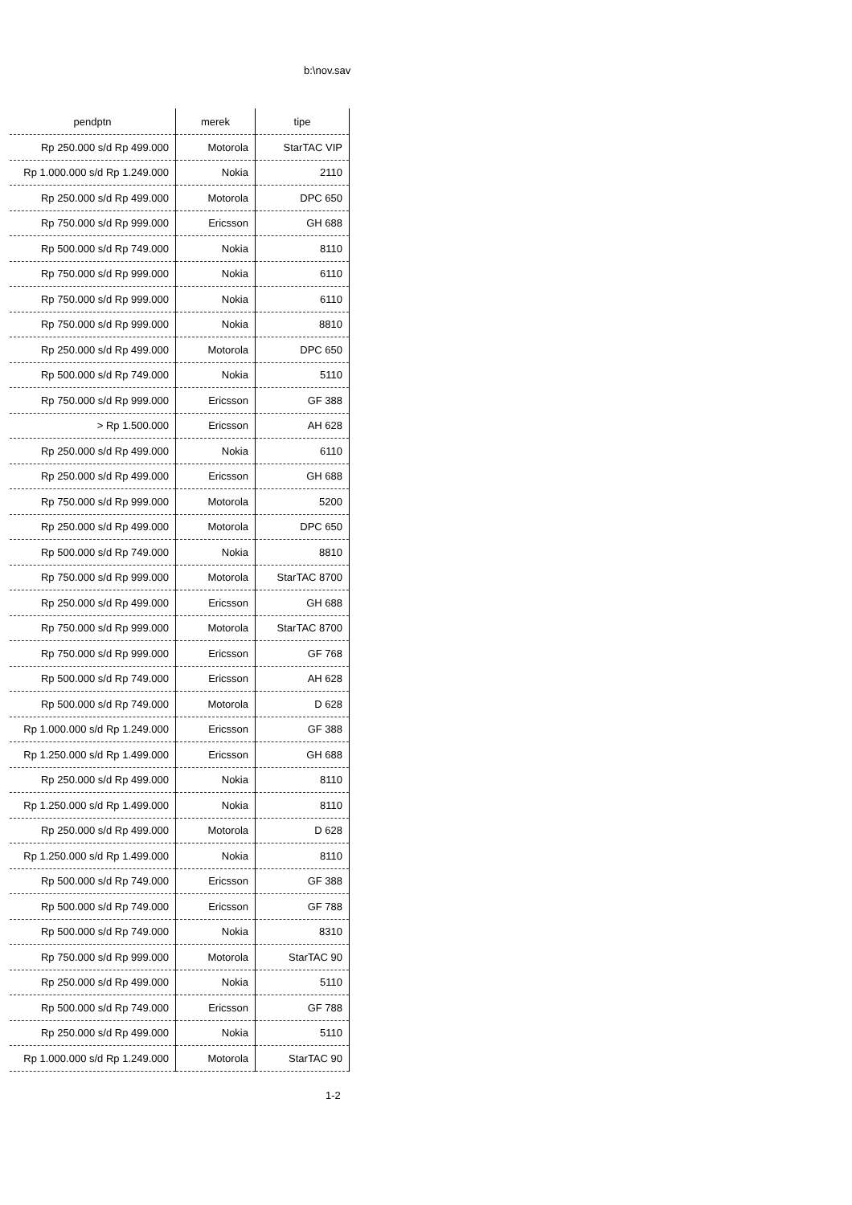b:\nov.sav
| pendptn | merek | tipe |
| --- | --- | --- |
| Rp 250.000 s/d Rp 499.000 | Motorola | StarTAC VIP |
| Rp 1.000.000 s/d Rp 1.249.000 | Nokia | 2110 |
| Rp 250.000 s/d Rp 499.000 | Motorola | DPC 650 |
| Rp 750.000 s/d Rp 999.000 | Ericsson | GH 688 |
| Rp 500.000 s/d Rp 749.000 | Nokia | 8110 |
| Rp 750.000 s/d Rp 999.000 | Nokia | 6110 |
| Rp 750.000 s/d Rp 999.000 | Nokia | 6110 |
| Rp 750.000 s/d Rp 999.000 | Nokia | 8810 |
| Rp 250.000 s/d Rp 499.000 | Motorola | DPC 650 |
| Rp 500.000 s/d Rp 749.000 | Nokia | 5110 |
| Rp 750.000 s/d Rp 999.000 | Ericsson | GF 388 |
| > Rp 1.500.000 | Ericsson | AH 628 |
| Rp 250.000 s/d Rp 499.000 | Nokia | 6110 |
| Rp 250.000 s/d Rp 499.000 | Ericsson | GH 688 |
| Rp 750.000 s/d Rp 999.000 | Motorola | 5200 |
| Rp 250.000 s/d Rp 499.000 | Motorola | DPC 650 |
| Rp 500.000 s/d Rp 749.000 | Nokia | 8810 |
| Rp 750.000 s/d Rp 999.000 | Motorola | StarTAC 8700 |
| Rp 250.000 s/d Rp 499.000 | Ericsson | GH 688 |
| Rp 750.000 s/d Rp 999.000 | Motorola | StarTAC 8700 |
| Rp 750.000 s/d Rp 999.000 | Ericsson | GF 768 |
| Rp 500.000 s/d Rp 749.000 | Ericsson | AH 628 |
| Rp 500.000 s/d Rp 749.000 | Motorola | D 628 |
| Rp 1.000.000 s/d Rp 1.249.000 | Ericsson | GF 388 |
| Rp 1.250.000 s/d Rp 1.499.000 | Ericsson | GH 688 |
| Rp 250.000 s/d Rp 499.000 | Nokia | 8110 |
| Rp 1.250.000 s/d Rp 1.499.000 | Nokia | 8110 |
| Rp 250.000 s/d Rp 499.000 | Motorola | D 628 |
| Rp 1.250.000 s/d Rp 1.499.000 | Nokia | 8110 |
| Rp 500.000 s/d Rp 749.000 | Ericsson | GF 388 |
| Rp 500.000 s/d Rp 749.000 | Ericsson | GF 788 |
| Rp 500.000 s/d Rp 749.000 | Nokia | 8310 |
| Rp 750.000 s/d Rp 999.000 | Motorola | StarTAC 90 |
| Rp 250.000 s/d Rp 499.000 | Nokia | 5110 |
| Rp 500.000 s/d Rp 749.000 | Ericsson | GF 788 |
| Rp 250.000 s/d Rp 499.000 | Nokia | 5110 |
| Rp 1.000.000 s/d Rp 1.249.000 | Motorola | StarTAC 90 |
1-2